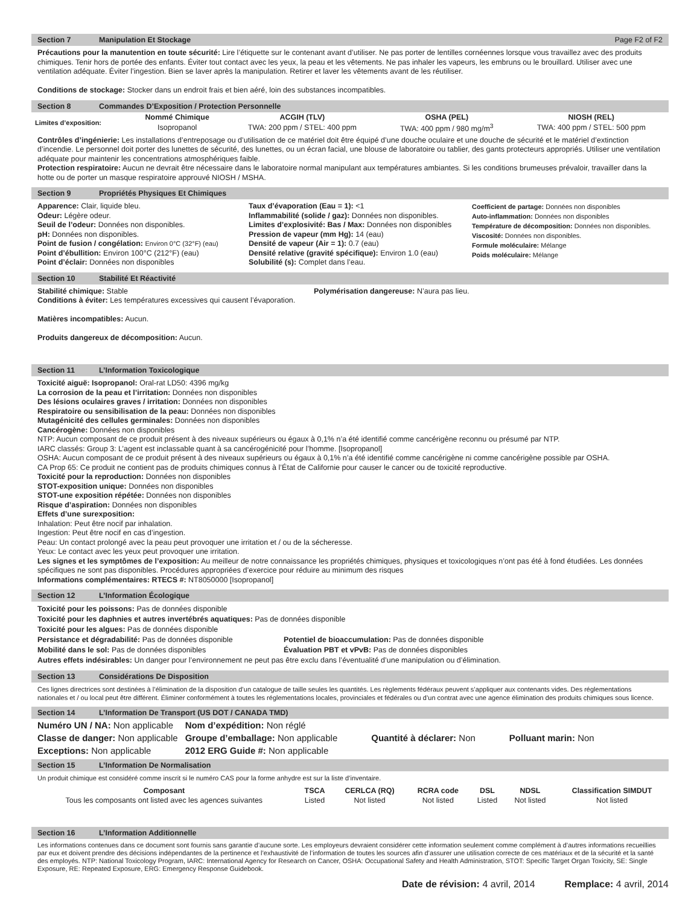Section 7 Manipulation Et Stockage Page F2 of F2
Précautions pour la manutention en toute sécurité: Lire l’étiquette sur le contenant avant d’utiliser. Ne pas porter de lentilles cornéennes lorsque vous travaillez avec des produits chimiques. Tenir hors de portée des enfants. Éviter tout contact avec les yeux, la peau et les vêtements. Ne pas inhaler les vapeurs, les embruns ou le brouillard. Utiliser avec une ventilation adéquate. Éviter l’ingestion. Bien se laver après la manipulation. Retirer et laver les vêtements avant de les réutiliser.
Conditions de stockage: Stocker dans un endroit frais et bien aéré, loin des substances incompatibles.
Section 8 Commandes D’Exposition / Protection Personnelle
| Limites d’exposition: | Nommé Chimique | ACGIH (TLV) | OSHA (PEL) | NIOSH (REL) |
| | Isopropanol | TWA: 200 ppm / STEL: 400 ppm | TWA: 400 ppm / 980 mg/m<sup>3</sup> | TWA: 400 ppm / STEL: 500 ppm |
Contrôles d’ingénierie: Les installations d’entreposage ou d’utilisation de ce matériel doit être équipé d’une douche oculaire et une douche de sécurité et le matériel d’extinction d’incendie. Le personnel doit porter des lunettes de sécurité, des lunettes, ou un écran facial, une blouse de laboratoire ou tablier, des gants protecteurs appropriés. Utiliser une ventilation adéquate pour maintenir les concentrations atmosphériques faible.
Protection respiratoire: Aucun ne devrait être nécessaire dans le laboratoire normal manipulant aux températures ambiantes. Si les conditions brumeuses prévaloir, travailler dans la hotte ou de porter un masque respiratoire approuvé NIOSH / MSHA.
Section 9 Propriétés Physiques Et Chimiques
Apparence: Clair, liquide bleu.
Odeur: Légère odeur.
Seuil de l’odeur: Données non disponibles.
pH: Données non disponibles.
Point de fusion / congélation: Environ 0°C (32°F) (eau)
Point d’ébullition: Environ 100°C (212°F) (eau)
Point d’éclair: Données non disponibles
Taux d’évaporation (Eau = 1): <1
Inflammabilité (solide / gaz): Données non disponibles.
Limites d’explosivité: Bas / Max: Données non disponibles
Pression de vapeur (mm Hg): 14 (eau)
Densité de vapeur (Air = 1): 0.7 (eau)
Densité relative (gravité spécifique): Environ 1.0 (eau)
Solubilité (s): Complet dans l’eau.
Coefficient de partage: Données non disponibles
Auto-inflammation: Données non disponibles
Température de décomposition: Données non disponibles.
Viscosité: Données non disponibles.
Formule moléculaire: Mélange
Poids moléculaire: Mélange
Section 10 Stabilité Et Réactivité
Stabilité chimique: Stable Polymérisation dangereuse: N’aura pas lieu.
Conditions à éviter: Les températures excessives qui causent l’évaporation.
Matières incompatibles: Aucun.
Produits dangereux de décomposition: Aucun.
Section 11 L’Information Toxicologique
Toxicité aiguë: Isopropanol: Oral-rat LD50: 4396 mg/kg
La corrosion de la peau et l’irritation: Données non disponibles
Des lésions oculaires graves / irritation: Données non disponibles
Respiratoire ou sensibilisation de la peau: Données non disponibles
Mutagénicité des cellules germinales: Données non disponibles
Cancérogène: Données non disponibles
NTP: Aucun composant de ce produit présent à des niveaux supérieurs ou égaux à 0,1% n’a été identifié comme cancérigène reconnu ou présumé par NTP.
IARC classés: Group 3: L’agent est inclassable quant à sa cancérogénicité pour l’homme. [Isopropanol]
OSHA: Aucun composant de ce produit présent à des niveaux supérieurs ou égaux à 0,1% n’a été identifié comme cancérigène ni comme cancérigène possible par OSHA.
CA Prop 65: Ce produit ne contient pas de produits chimiques connus à l’État de Californie pour causer le cancer ou de toxicité reproductive.
Toxicité pour la reproduction: Données non disponibles
STOT-exposition unique: Données non disponibles
STOT-une exposition répétée: Données non disponibles
Risque d’aspiration: Données non disponibles
Effets d’une surexposition:
Inhalation: Peut être nocif par inhalation.
Ingestion: Peut être nocif en cas d’ingestion.
Peau: Un contact prolongé avec la peau peut provoquer une irritation et / ou de la sécheresse.
Yeux: Le contact avec les yeux peut provoquer une irritation.
Les signes et les symptômes de l’exposition: Au meilleur de notre connaissance les propriétés chimiques, physiques et toxicologiques n’ont pas été à fond étudiées. Les données spécifiques ne sont pas disponibles. Procédures appropriées d’exercice pour réduire au minimum des risques
Informations complémentaires: RTECS #: NT8050000 [Isopropanol]
Section 12 L’Information Écologique
Toxicité pour les poissons: Pas de données disponible
Toxicité pour les daphnies et autres invertébrés aquatiques: Pas de données disponible
Toxicité pour les algues: Pas de données disponible
Persistance et dégradabilité: Pas de données disponible
Mobilité dans le sol: Pas de données disponibles Potentiel de bioaccumulation: Pas de données disponible
Évaluation PBT et vPvB: Pas de données disponibles
Autres effets indésirables: Un danger pour l’environnement ne peut pas être exclu dans l’éventualité d’une manipulation ou d’élimination.
Section 13 Considérations De Disposition
Ces lignes directrices sont destinées à l’élimination de la disposition d’un catalogue de taille seules les quantités. Les règlements fédéraux peuvent s’appliquer aux contenants vides. Des réglementations nationales et / ou local peut être différent. Éliminer conformément à toutes les réglementations locales, provinciales et fédérales ou d’un contrat avec une agence élimination des produits chimiques sous licence.
Section 14 L’Information De Transport (US DOT / CANADA TMD)
| Numéro UN / NA: Non applicable | Nom d’expédition: Non réglé | | |
| Classe de danger: Non applicable | Groupe d’emballage: Non applicable | Quantité à déclarer: Non | Polluant marin: Non |
| Exceptions: Non applicable | 2012 ERG Guide #: Non applicable | | |
Section 15 L’Information De Normalisation
Un produit chimique est considéré comme inscrit si le numéro CAS pour la forme anhydre est sur la liste d’inventaire.
| Composant | TSCA | CERLCA (RQ) | RCRA code | DSL | NDSL | Classification SIMDUT |
| --- | --- | --- | --- | --- | --- | --- |
| Tous les composants ont listed avec les agences suivantes | Listed | Not listed | Not listed | Listed | Not listed | Not listed |
Section 16 L’Information Additionnelle
Les informations contenues dans ce document sont fournis sans garantie d’aucune sorte. Les employeurs devraient considérer cette information seulement comme complément à d’autres informations recueillies par eux et doivent prendre des décisions indépendantes de la pertinence et l’exhaustivité de l’information de toutes les sources afin d’assurer une utilisation correcte de ces matériaux et de la sécurité et la santé des employés. NTP: National Toxicology Program, IARC: International Agency for Research on Cancer, OSHA: Occupational Safety and Health Administration, STOT: Specific Target Organ Toxicity, SE: Single Exposure, RE: Repeated Exposure, ERG: Emergency Response Guidebook.
Date de révision: 4 avril, 2014 Remplace: 4 avril, 2014